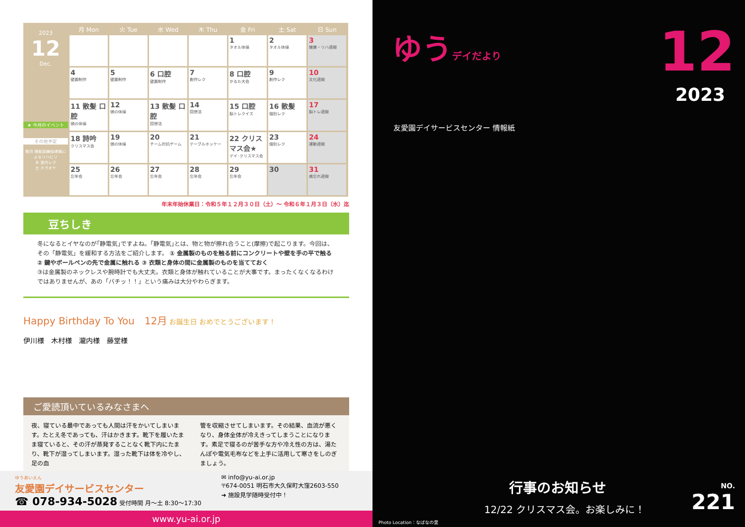2023
12
Dec.
★ 今月のイベント
その他予定
毎日 機能訓練指導員によるリハビリ
木 室内レク
土 カラオケ
| 月 Mon | 火 Tue | 水 Wed | 木 Thu | 金 Fri | 土 Sat | 日 Sun |
| --- | --- | --- | --- | --- | --- | --- |
| | | | | 1 タオル体操 | 2 タオル体操 | 3 健康・リハ週間 |
| 4 壁画制作 | 5 壁画制作 | 6 口腔 壁画制作 | 7 創作レク | 8 口腔 かるた大会 | 9 創作レク | 10 文化週間 |
| 11 散髪 口腔 頭の体操 | 12 頭の体操 | 13 散髪 口腔 回想法 | 14 回想法 | 15 口腔 脳トレクイズ | 16 散髪 個別レク | 17 脳トレ週間 |
| 18 詩吟 クリスマス会 | 19 頭の体操 | 20 チーム対抗ゲーム | 21 テーブルホッケー | 22 クリスマス会★ デイ･クリスマス会 | 23 個別レク | 24 運動週間 |
| 25 忘年会 | 26 忘年会 | 27 忘年会 | 28 忘年会 | 29 忘年会 | 30 | 31 歳忘れ週間 |
年末年始休業日：令和５年１２月３０日（土）〜 令和６年１月３日（水）迄
豆ちしき
冬になるとイヤなのが｢静電気｣ですよね。｢静電気｣とは、物と物が擦れ合うこと(摩擦)で起こります。今回は、その「静電気」を緩和する方法をご紹介します。 ① 金属製のものを触る前にコンクリートや壁を手の平で触る ② 鍵やボールペンの先で金属に触れる ③ 衣類と身体の間に金属製のものを当てておく
③は金属製のネックレスや腕時計でも大丈夫。衣類と身体が触れていることが大事です。まったくなくなるわけではありませんが、あの「バチッ！！」という痛みは大分やわらぎます。
Happy Birthday To You　12月 お誕生日 おめでとうございます！
伊川様　木村様　瀧内様　藤堂様
ご愛読頂いているみなさまへ
夜、寝ている最中であっても人間は汗をかいてしまいます。たとえ冬であっても、汗はかきます。靴下を履いたまま寝ていると、その汗が蒸発することなく靴下内にたまり、靴下が湿ってしまいます。湿った靴下は体を冷やし、足の血
管を収縮させてしまいます。その結果、血流が悪くなり、身体全体が冷えきってしまうことになります。素足で寝るのが苦手な方や冷え性の方は、湯たんぽや電気毛布などを上手に活用して寒さをしのぎましょう。
ゆうあいえん
友愛園デイサービスセンター
☎ 078-934-5028 受付時間 月〜土 8:30〜17:30
✉ info@yu-ai.or.jp
〒674-0051 明石市大久保町大窪2603-550
➜ 施設見学随時受付中！
www.yu-ai.or.jp
ゆうデイだより 12
2023
友愛園デイサービスセンター 情報紙
行事のお知らせ
12/22 クリスマス会。お楽しみに！
Photo Location：なばなの里
NO.
221